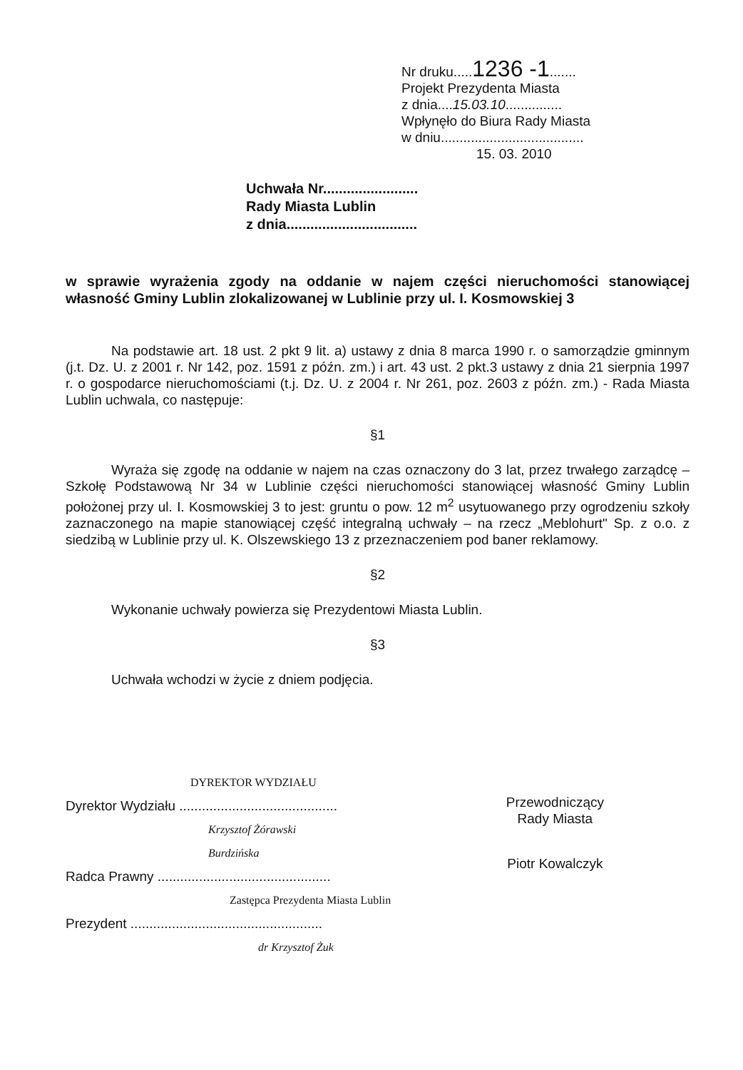Nr druku.....1236 -1.......
Projekt Prezydenta Miasta
z dnia....15.03.10...............
Wpłynęło do Biura Rady Miasta
w dniu......................................
15. 03. 2010
Uchwała Nr........................
Rady Miasta Lublin
z dnia.................................
w sprawie wyrażenia zgody na oddanie w najem części nieruchomości stanowiącej własność Gminy Lublin zlokalizowanej w Lublinie przy ul. I. Kosmowskiej 3
Na podstawie art. 18 ust. 2 pkt 9 lit. a) ustawy z dnia 8 marca 1990 r. o samorządzie gminnym (j.t. Dz. U. z 2001 r. Nr 142, poz. 1591 z późn. zm.) i art. 43 ust. 2 pkt.3 ustawy z dnia 21 sierpnia 1997 r. o gospodarce nieruchomościami (t.j. Dz. U. z 2004 r. Nr 261, poz. 2603 z późn. zm.) - Rada Miasta Lublin uchwala, co następuje:
§1
Wyraża się zgodę na oddanie w najem na czas oznaczony do 3 lat, przez trwałego zarządcę – Szkołę Podstawową Nr 34 w Lublinie części nieruchomości stanowiącej własność Gminy Lublin położonej przy ul. I. Kosmowskiej 3 to jest: gruntu o pow. 12 m<sup>2</sup> usytuowanego przy ogrodzeniu szkoły zaznaczonego na mapie stanowiącej część integralną uchwały – na rzecz „Meblohurt" Sp. z o.o. z siedzibą w Lublinie przy ul. K. Olszewskiego 13 z przeznaczeniem pod baner reklamowy.
§2
Wykonanie uchwały powierza się Prezydentowi Miasta Lublin.
§3
Uchwała wchodzi w życie z dniem podjęcia.
DYREKTOR WYDZIAŁU
Dyrektor Wydziału ..........................................
Krzysztof Żórawski
Burdzińska
Radca Prawny ..............................................
Zastępca Prezydenta Miasta Lublin
Prezydent ...................................................
dr Krzysztof Żuk
Przewodniczący
Rady Miasta
Piotr Kowalczyk